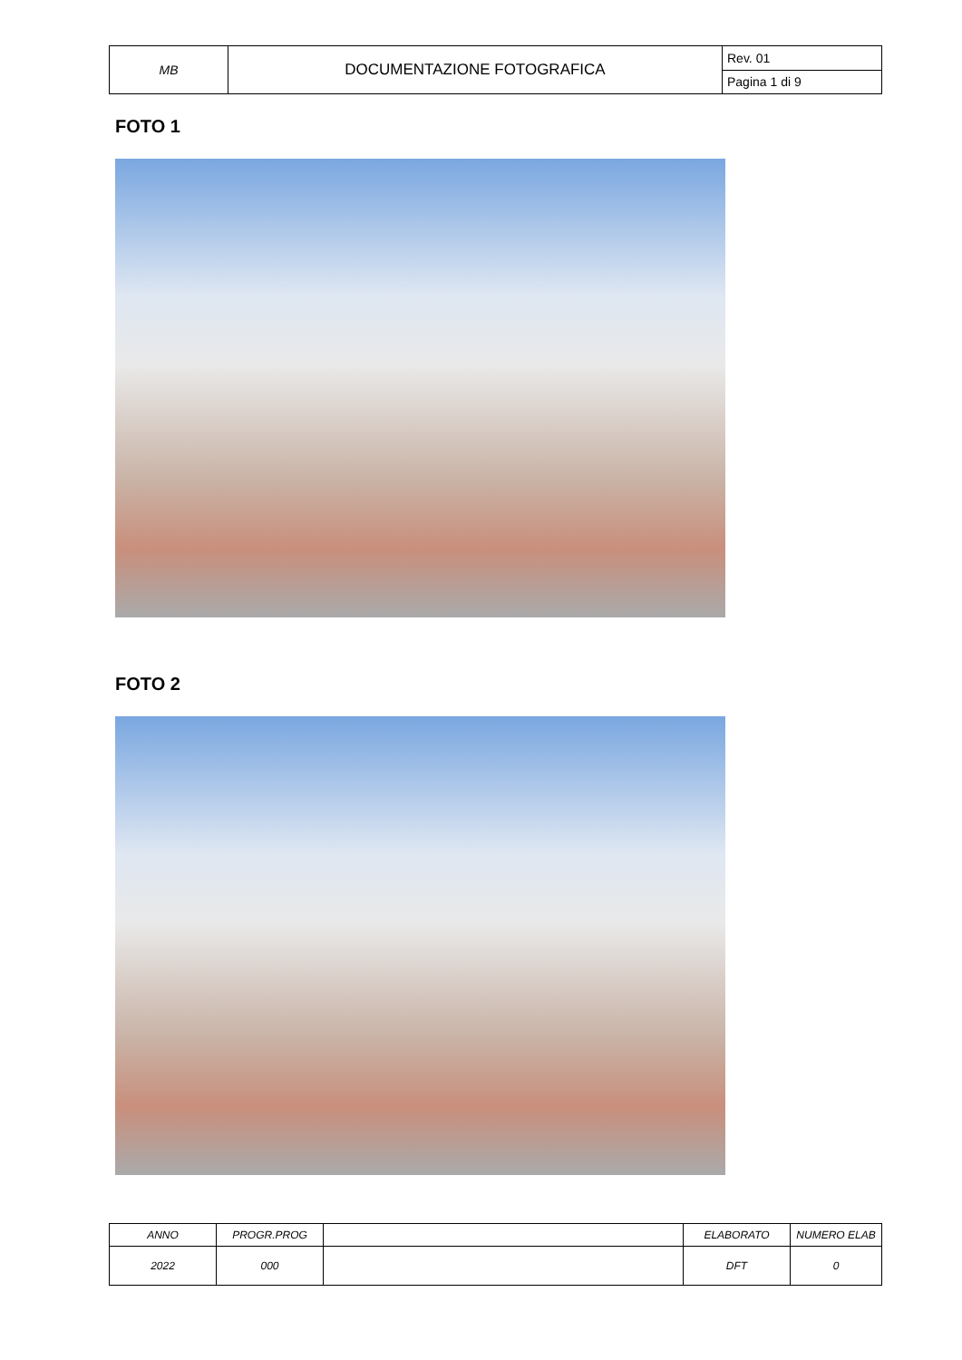| MB | DOCUMENTAZIONE FOTOGRAFICA | Rev. 01 |
| | | Pagina 1 di 9 |
FOTO 1
FOTO 2
| ANNO | PROGR.PROG | | ELABORATO | NUMERO ELAB |
| 2022 | 000 | | DFT | 0 |